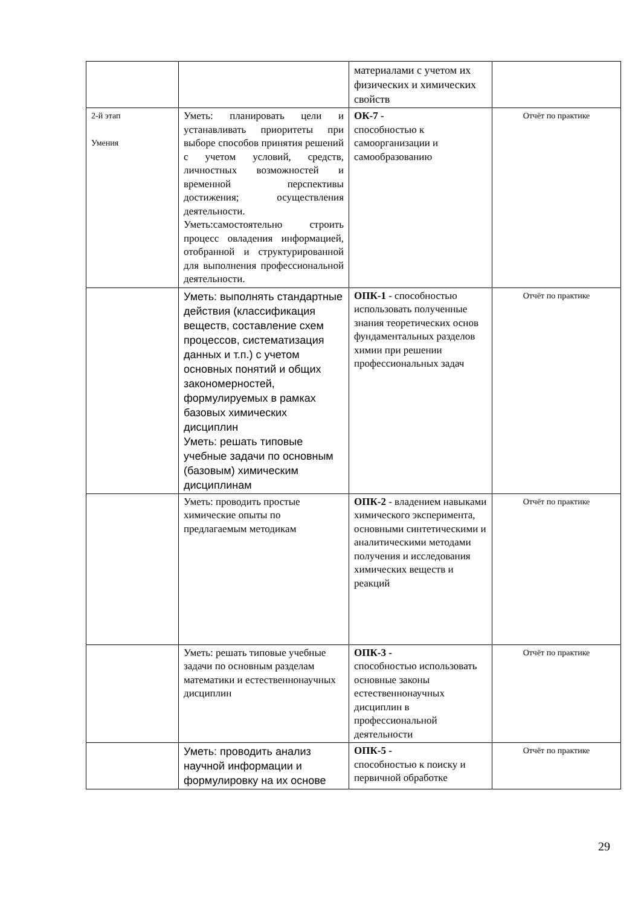| | | материалами с учетом их физических и химических свойств | |
| 2-й этап Умения | Уметь: планировать цели и устанавливать приоритеты при выборе способов принятия решений с учетом условий, средств, личностных возможностей и временной перспективы достижения; осуществления деятельности. Уметь:самостоятельно строить процесс овладения информацией, отобранной и структурированной для выполнения профессиональной деятельности. | ОК-7 - способностью к самоорганизации и самообразованию | Отчёт по практике |
| | Уметь: выполнять стандартные действия (классификация веществ, составление схем процессов, систематизация данных и т.п.) с учетом основных понятий и общих закономерностей, формулируемых в рамках базовых химических дисциплин Уметь: решать типовые учебные задачи по основным (базовым) химическим дисциплинам | ОПК-1 - способностью использовать полученные знания теоретических основ фундаментальных разделов химии при решении профессиональных задач | Отчёт по практике |
| | Уметь: проводить простые химические опыты по предлагаемым методикам | ОПК-2 - владением навыками химического эксперимента, основными синтетическими и аналитическими методами получения и исследования химических веществ и реакций | Отчёт по практике |
| | Уметь: решать типовые учебные задачи по основным разделам математики и естественнонаучных дисциплин | ОПК-3 - способностью использовать основные законы естественнонаучных дисциплин в профессиональной деятельности | Отчёт по практике |
| | Уметь: проводить анализ научной информации и формулировку на их основе | ОПК-5 - способностью к поиску и первичной обработке | Отчёт по практике |
29